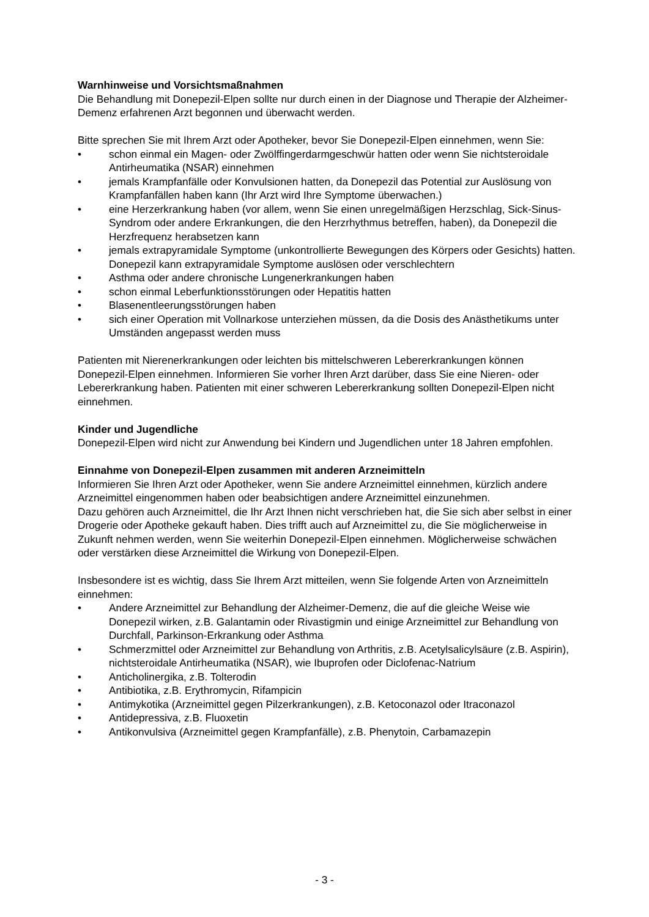Warnhinweise und Vorsichtsmaßnahmen
Die Behandlung mit Donepezil-Elpen sollte nur durch einen in der Diagnose und Therapie der Alzheimer-Demenz erfahrenen Arzt begonnen und überwacht werden.
Bitte sprechen Sie mit Ihrem Arzt oder Apotheker, bevor Sie Donepezil-Elpen einnehmen, wenn Sie:
• schon einmal ein Magen- oder Zwölffingerdarmgeschwür hatten oder wenn Sie nichtsteroidale Antirheumatika (NSAR) einnehmen
• jemals Krampfanfälle oder Konvulsionen hatten, da Donepezil das Potential zur Auslösung von Krampfanfällen haben kann (Ihr Arzt wird Ihre Symptome überwachen.)
• eine Herzerkrankung haben (vor allem, wenn Sie einen unregelmäßigen Herzschlag, Sick-Sinus-Syndrom oder andere Erkrankungen, die den Herzrhythmus betreffen, haben), da Donepezil die Herzfrequenz herabsetzen kann
• jemals extrapyramidale Symptome (unkontrollierte Bewegungen des Körpers oder Gesichts) hatten. Donepezil kann extrapyramidale Symptome auslösen oder verschlechtern
• Asthma oder andere chronische Lungenerkrankungen haben
• schon einmal Leberfunktionsstörungen oder Hepatitis hatten
• Blasenentleerungsstörungen haben
• sich einer Operation mit Vollnarkose unterziehen müssen, da die Dosis des Anästhetikums unter Umständen angepasst werden muss
Patienten mit Nierenerkrankungen oder leichten bis mittelschweren Lebererkrankungen können Donepezil-Elpen einnehmen. Informieren Sie vorher Ihren Arzt darüber, dass Sie eine Nieren- oder Lebererkrankung haben. Patienten mit einer schweren Lebererkrankung sollten Donepezil-Elpen nicht einnehmen.
Kinder und Jugendliche
Donepezil-Elpen wird nicht zur Anwendung bei Kindern und Jugendlichen unter 18 Jahren empfohlen.
Einnahme von Donepezil-Elpen zusammen mit anderen Arzneimitteln
Informieren Sie Ihren Arzt oder Apotheker, wenn Sie andere Arzneimittel einnehmen, kürzlich andere Arzneimittel eingenommen haben oder beabsichtigen andere Arzneimittel einzunehmen.
Dazu gehören auch Arzneimittel, die Ihr Arzt Ihnen nicht verschrieben hat, die Sie sich aber selbst in einer Drogerie oder Apotheke gekauft haben. Dies trifft auch auf Arzneimittel zu, die Sie möglicherweise in Zukunft nehmen werden, wenn Sie weiterhin Donepezil-Elpen einnehmen. Möglicherweise schwächen oder verstärken diese Arzneimittel die Wirkung von Donepezil-Elpen.
Insbesondere ist es wichtig, dass Sie Ihrem Arzt mitteilen, wenn Sie folgende Arten von Arzneimitteln einnehmen:
• Andere Arzneimittel zur Behandlung der Alzheimer-Demenz, die auf die gleiche Weise wie Donepezil wirken, z.B. Galantamin oder Rivastigmin und einige Arzneimittel zur Behandlung von Durchfall, Parkinson-Erkrankung oder Asthma
• Schmerzmittel oder Arzneimittel zur Behandlung von Arthritis, z.B. Acetylsalicylsäure (z.B. Aspirin), nichtsteroidale Antirheumatika (NSAR), wie Ibuprofen oder Diclofenac-Natrium
• Anticholinergika, z.B. Tolterodin
• Antibiotika, z.B. Erythromycin, Rifampicin
• Antimykotika (Arzneimittel gegen Pilzerkrankungen), z.B. Ketoconazol oder Itraconazol
• Antidepressiva, z.B. Fluoxetin
• Antikonvulsiva (Arzneimittel gegen Krampfanfälle), z.B. Phenytoin, Carbamazepin
- 3 -